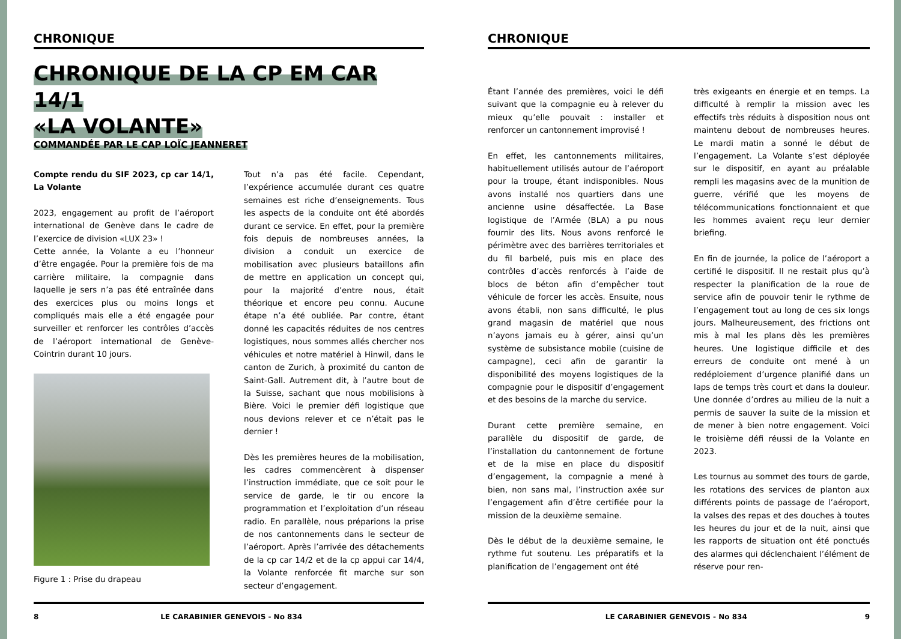CHRONIQUE
CHRONIQUE DE LA CP EM CAR 14/1
«LA VOLANTE»
COMMANDÉE PAR LE CAP LOÏC JEANNERET
Compte rendu du SIF 2023, cp car 14/1, La Volante
2023, engagement au profit de l’aéroport international de Genève dans le cadre de l’exercice de division «LUX 23» !
Cette année, la Volante a eu l’honneur d’être engagée. Pour la première fois de ma carrière militaire, la compagnie dans laquelle je sers n’a pas été entraînée dans des exercices plus ou moins longs et compliqués mais elle a été engagée pour surveiller et renforcer les contrôles d’accès de l’aéroport international de Genève-Cointrin durant 10 jours.
Figure 1 : Prise du drapeau
Tout n’a pas été facile. Cependant, l’expérience accumulée durant ces quatre semaines est riche d’enseignements. Tous les aspects de la conduite ont été abordés durant ce service. En effet, pour la première fois depuis de nombreuses années, la division a conduit un exercice de mobilisation avec plusieurs bataillons afin de mettre en application un concept qui, pour la majorité d’entre nous, était théorique et encore peu connu. Aucune étape n’a été oubliée. Par contre, étant donné les capacités réduites de nos centres logistiques, nous sommes allés chercher nos véhicules et notre matériel à Hinwil, dans le canton de Zurich, à proximité du canton de Saint-Gall. Autrement dit, à l’autre bout de la Suisse, sachant que nous mobilisions à Bière. Voici le premier défi logistique que nous devions relever et ce n’était pas le dernier !
Dès les premières heures de la mobilisation, les cadres commencèrent à dispenser l’instruction immédiate, que ce soit pour le service de garde, le tir ou encore la programmation et l’exploitation d’un réseau radio. En parallèle, nous préparions la prise de nos cantonnements dans le secteur de l’aéroport. Après l’arrivée des détachements de la cp car 14/2 et de la cp appui car 14/4, la Volante renforcée fit marche sur son secteur d’engagement.
8 LE CARABINIER GENEVOIS - No 834
CHRONIQUE
Étant l’année des premières, voici le défi suivant que la compagnie eu à relever du mieux qu’elle pouvait : installer et renforcer un cantonnement improvisé !
En effet, les cantonnements militaires, habituellement utilisés autour de l’aéroport pour la troupe, étant indisponibles. Nous avons installé nos quartiers dans une ancienne usine désaffectée. La Base logistique de l’Armée (BLA) a pu nous fournir des lits. Nous avons renforcé le périmètre avec des barrières territoriales et du fil barbelé, puis mis en place des contrôles d’accès renforcés à l’aide de blocs de béton afin d’empêcher tout véhicule de forcer les accès. Ensuite, nous avons établi, non sans difficulté, le plus grand magasin de matériel que nous n’ayons jamais eu à gérer, ainsi qu’un système de subsistance mobile (cuisine de campagne), ceci afin de garantir la disponibilité des moyens logistiques de la compagnie pour le dispositif d’engagement et des besoins de la marche du service.
Durant cette première semaine, en parallèle du dispositif de garde, de l’installation du cantonnement de fortune et de la mise en place du dispositif d’engagement, la compagnie a mené à bien, non sans mal, l’instruction axée sur l’engagement afin d’être certifiée pour la mission de la deuxième semaine.
Dès le début de la deuxième semaine, le rythme fut soutenu. Les préparatifs et la planification de l’engagement ont été
très exigeants en énergie et en temps. La difficulté à remplir la mission avec les effectifs très réduits à disposition nous ont maintenu debout de nombreuses heures. Le mardi matin a sonné le début de l’engagement. La Volante s’est déployée sur le dispositif, en ayant au préalable rempli les magasins avec de la munition de guerre, vérifié que les moyens de télécommunications fonctionnaient et que les hommes avaient reçu leur dernier briefing.
En fin de journée, la police de l’aéroport a certifié le dispositif. Il ne restait plus qu’à respecter la planification de la roue de service afin de pouvoir tenir le rythme de l’engagement tout au long de ces six longs jours. Malheureusement, des frictions ont mis à mal les plans dès les premières heures. Une logistique difficile et des erreurs de conduite ont mené à un redéploiement d’urgence planifié dans un laps de temps très court et dans la douleur. Une donnée d’ordres au milieu de la nuit a permis de sauver la suite de la mission et de mener à bien notre engagement. Voici le troisième défi réussi de la Volante en 2023.
Les tournus au sommet des tours de garde, les rotations des services de planton aux différents points de passage de l’aéroport, la valses des repas et des douches à toutes les heures du jour et de la nuit, ainsi que les rapports de situation ont été ponctués des alarmes qui déclenchaient l’élément de réserve pour ren-
LE CARABINIER GENEVOIS - No 834 9